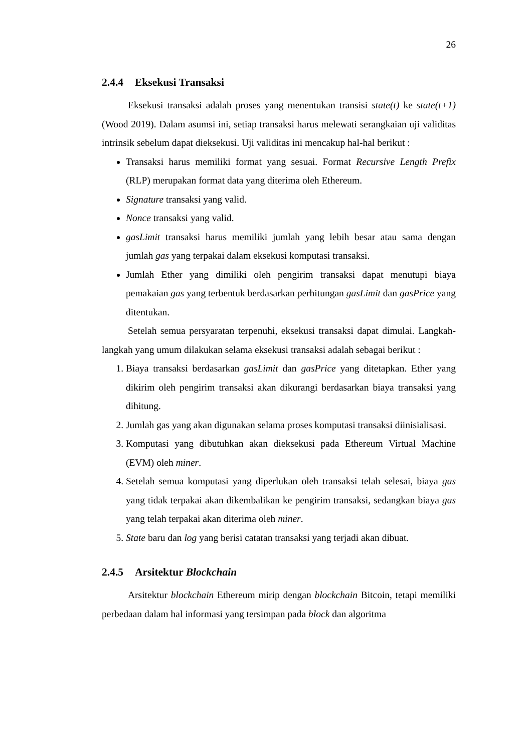26
2.4.4 Eksekusi Transaksi
Eksekusi transaksi adalah proses yang menentukan transisi state(t) ke state(t+1) (Wood 2019). Dalam asumsi ini, setiap transaksi harus melewati serangkaian uji validitas intrinsik sebelum dapat dieksekusi. Uji validitas ini mencakup hal-hal berikut :
Transaksi harus memiliki format yang sesuai. Format Recursive Length Prefix (RLP) merupakan format data yang diterima oleh Ethereum.
Signature transaksi yang valid.
Nonce transaksi yang valid.
gasLimit transaksi harus memiliki jumlah yang lebih besar atau sama dengan jumlah gas yang terpakai dalam eksekusi komputasi transaksi.
Jumlah Ether yang dimiliki oleh pengirim transaksi dapat menutupi biaya pemakaian gas yang terbentuk berdasarkan perhitungan gasLimit dan gasPrice yang ditentukan.
Setelah semua persyaratan terpenuhi, eksekusi transaksi dapat dimulai. Langkah-langkah yang umum dilakukan selama eksekusi transaksi adalah sebagai berikut :
1. Biaya transaksi berdasarkan gasLimit dan gasPrice yang ditetapkan. Ether yang dikirim oleh pengirim transaksi akan dikurangi berdasarkan biaya transaksi yang dihitung.
2. Jumlah gas yang akan digunakan selama proses komputasi transaksi diinisialisasi.
3. Komputasi yang dibutuhkan akan dieksekusi pada Ethereum Virtual Machine (EVM) oleh miner.
4. Setelah semua komputasi yang diperlukan oleh transaksi telah selesai, biaya gas yang tidak terpakai akan dikembalikan ke pengirim transaksi, sedangkan biaya gas yang telah terpakai akan diterima oleh miner.
5. State baru dan log yang berisi catatan transaksi yang terjadi akan dibuat.
2.4.5 Arsitektur Blockchain
Arsitektur blockchain Ethereum mirip dengan blockchain Bitcoin, tetapi memiliki perbedaan dalam hal informasi yang tersimpan pada block dan algoritma